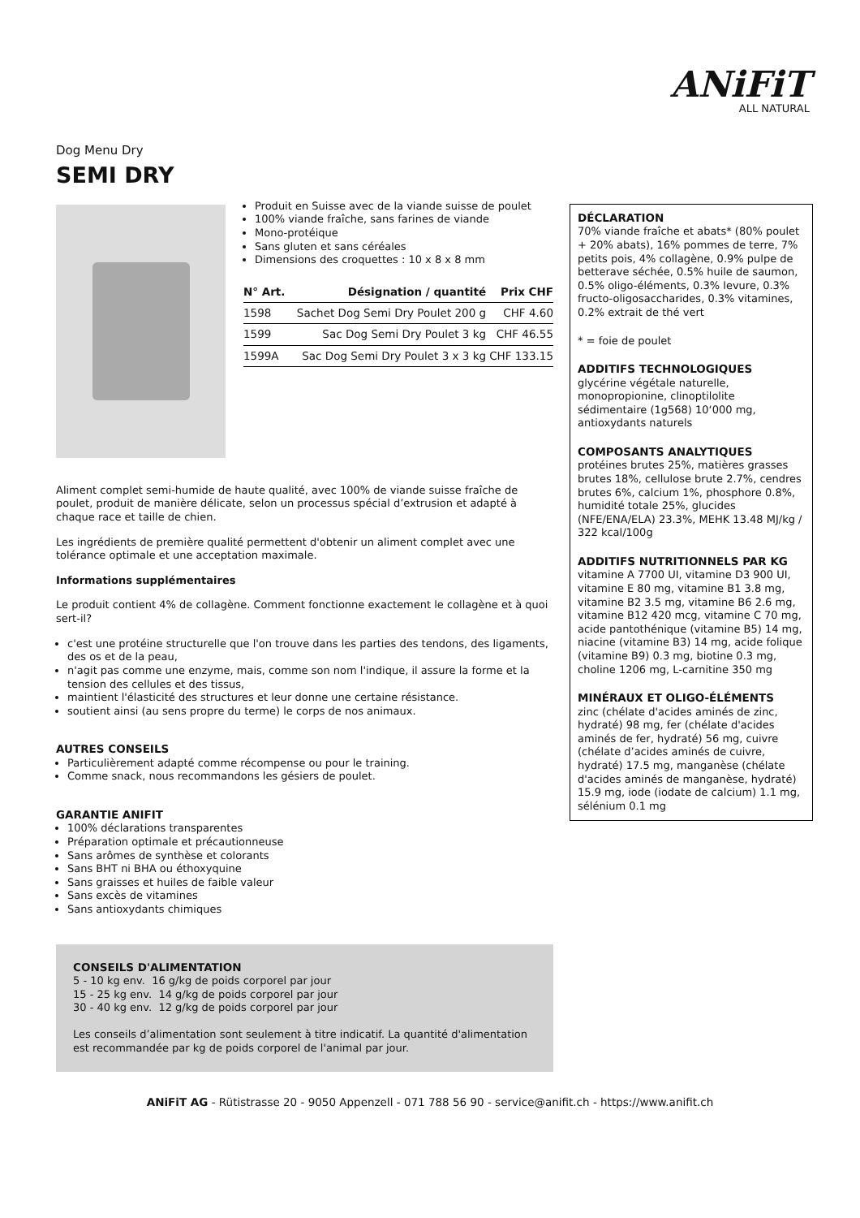ANiFiT
ALL NATURAL
Dog Menu Dry
SEMI DRY
Produit en Suisse avec de la viande suisse de poulet
100% viande fraîche, sans farines de viande
Mono-protéique
Sans gluten et sans céréales
Dimensions des croquettes : 10 x 8 x 8 mm
| N° Art. | Désignation / quantité | Prix CHF |
| --- | --- | --- |
| 1598 | Sachet Dog Semi Dry Poulet 200 g | CHF 4.60 |
| 1599 | Sac Dog Semi Dry Poulet 3 kg | CHF 46.55 |
| 1599A | Sac Dog Semi Dry Poulet 3 x 3 kg | CHF 133.15 |
Aliment complet semi-humide de haute qualité, avec 100% de viande suisse fraîche de poulet, produit de manière délicate, selon un processus spécial d’extrusion et adapté à chaque race et taille de chien.
Les ingrédients de première qualité permettent d'obtenir un aliment complet avec une tolérance optimale et une acceptation maximale.
Informations supplémentaires
Le produit contient 4% de collagène. Comment fonctionne exactement le collagène et à quoi sert-il?
c'est une protéine structurelle que l'on trouve dans les parties des tendons, des ligaments, des os et de la peau,
n'agit pas comme une enzyme, mais, comme son nom l'indique, il assure la forme et la tension des cellules et des tissus,
maintient l'élasticité des structures et leur donne une certaine résistance.
soutient ainsi (au sens propre du terme) le corps de nos animaux.
AUTRES CONSEILS
Particulièrement adapté comme récompense ou pour le training.
Comme snack, nous recommandons les gésiers de poulet.
GARANTIE ANIFIT
100% déclarations transparentes
Préparation optimale et précautionneuse
Sans arômes de synthèse et colorants
Sans BHT ni BHA ou éthoxyquine
Sans graisses et huiles de faible valeur
Sans excès de vitamines
Sans antioxydants chimiques
CONSEILS D'ALIMENTATION
5 - 10 kg env. 16 g/kg de poids corporel par jour
15 - 25 kg env. 14 g/kg de poids corporel par jour
30 - 40 kg env. 12 g/kg de poids corporel par jour
Les conseils d’alimentation sont seulement à titre indicatif. La quantité d'alimentation est recommandée par kg de poids corporel de l'animal par jour.
DÉCLARATION
70% viande fraîche et abats* (80% poulet + 20% abats), 16% pommes de terre, 7% petits pois, 4% collagène, 0.9% pulpe de betterave séchée, 0.5% huile de saumon, 0.5% oligo-éléments, 0.3% levure, 0.3% fructo-oligosaccharides, 0.3% vitamines, 0.2% extrait de thé vert
* = foie de poulet
ADDITIFS TECHNOLOGIQUES
glycérine végétale naturelle, monopropionine, clinoptilolite sédimentaire (1g568) 10‘000 mg, antioxydants naturels
COMPOSANTS ANALYTIQUES
protéines brutes 25%, matières grasses brutes 18%, cellulose brute 2.7%, cendres brutes 6%, calcium 1%, phosphore 0.8%, humidité totale 25%, glucides (NFE/ENA/ELA) 23.3%, MEHK 13.48 MJ/kg / 322 kcal/100g
ADDITIFS NUTRITIONNELS PAR KG
vitamine A 7700 UI, vitamine D3 900 UI, vitamine E 80 mg, vitamine B1 3.8 mg, vitamine B2 3.5 mg, vitamine B6 2.6 mg, vitamine B12 420 mcg, vitamine C 70 mg, acide pantothénique (vitamine B5) 14 mg, niacine (vitamine B3) 14 mg, acide folique (vitamine B9) 0.3 mg, biotine 0.3 mg, choline 1206 mg, L-carnitine 350 mg
MINÉRAUX ET OLIGO-ÉLÉMENTS
zinc (chélate d'acides aminés de zinc, hydraté) 98 mg, fer (chélate d'acides aminés de fer, hydraté) 56 mg, cuivre (chélate d’acides aminés de cuivre, hydraté) 17.5 mg, manganèse (chélate d'acides aminés de manganèse, hydraté) 15.9 mg, iode (iodate de calcium) 1.1 mg, sélénium 0.1 mg
ANiFiT AG - Rütistrasse 20 - 9050 Appenzell - 071 788 56 90 - service@anifit.ch - https://www.anifit.ch